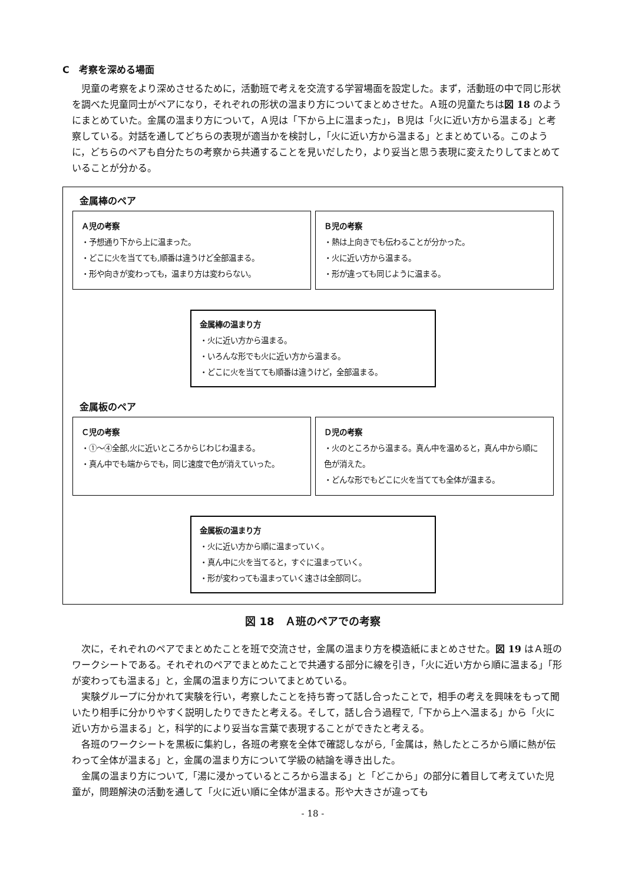C　考察を深める場面
児童の考察をより深めさせるために，活動班で考えを交流する学習場面を設定した。まず，活動班の中で同じ形状を調べた児童同士がペアになり，それぞれの形状の温まり方についてまとめさせた。Ａ班の児童たちは図 18 のようにまとめていた。金属の温まり方について，Ａ児は「下から上に温まった」，Ｂ児は「火に近い方から温まる」と考察している。対話を通してどちらの表現が適当かを検討し，「火に近い方から温まる」とまとめている。このように，どちらのペアも自分たちの考察から共通することを見いだしたり，より妥当と思う表現に変えたりしてまとめていることが分かる。
金属棒のペア
Ａ児の考察
・予想通り下から上に温まった。
・どこに火を当てても,順番は違うけど全部温まる。
・形や向きが変わっても，温まり方は変わらない。
Ｂ児の考察
・熱は上向きでも伝わることが分かった。
・火に近い方から温まる。
・形が違っても同じように温まる。
金属棒の温まり方
・火に近い方から温まる。
・いろんな形でも火に近い方から温まる。
・どこに火を当てても順番は違うけど，全部温まる。
金属板のペア
Ｃ児の考察
・①～④全部,火に近いところからじわじわ温まる。
・真ん中でも端からでも，同じ速度で色が消えていった。
Ｄ児の考察
・火のところから温まる。真ん中を温めると，真ん中から順に色が消えた。
・どんな形でもどこに火を当てても全体が温まる。
金属板の温まり方
・火に近い方から順に温まっていく。
・真ん中に火を当てると，すぐに温まっていく。
・形が変わっても温まっていく速さは全部同じ。
図 18　Ａ班のペアでの考察
次に，それぞれのペアでまとめたことを班で交流させ，金属の温まり方を模造紙にまとめさせた。図 19 はＡ班のワークシートである。それぞれのペアでまとめたことで共通する部分に線を引き，「火に近い方から順に温まる」「形が変わっても温まる」と，金属の温まり方についてまとめている。
実験グループに分かれて実験を行い，考察したことを持ち寄って話し合ったことで，相手の考えを興味をもって聞いたり相手に分かりやすく説明したりできたと考える。そして，話し合う過程で,「下から上へ温まる」から「火に近い方から温まる」と，科学的により妥当な言葉で表現することができたと考える。
各班のワークシートを黒板に集約し，各班の考察を全体で確認しながら,「金属は，熱したところから順に熱が伝わって全体が温まる」と，金属の温まり方について学級の結論を導き出した。
金属の温まり方について,「湯に浸かっているところから温まる」と「どこから」の部分に着目して考えていた児童が，問題解決の活動を通して「火に近い順に全体が温まる。形や大きさが違っても
- 18 -